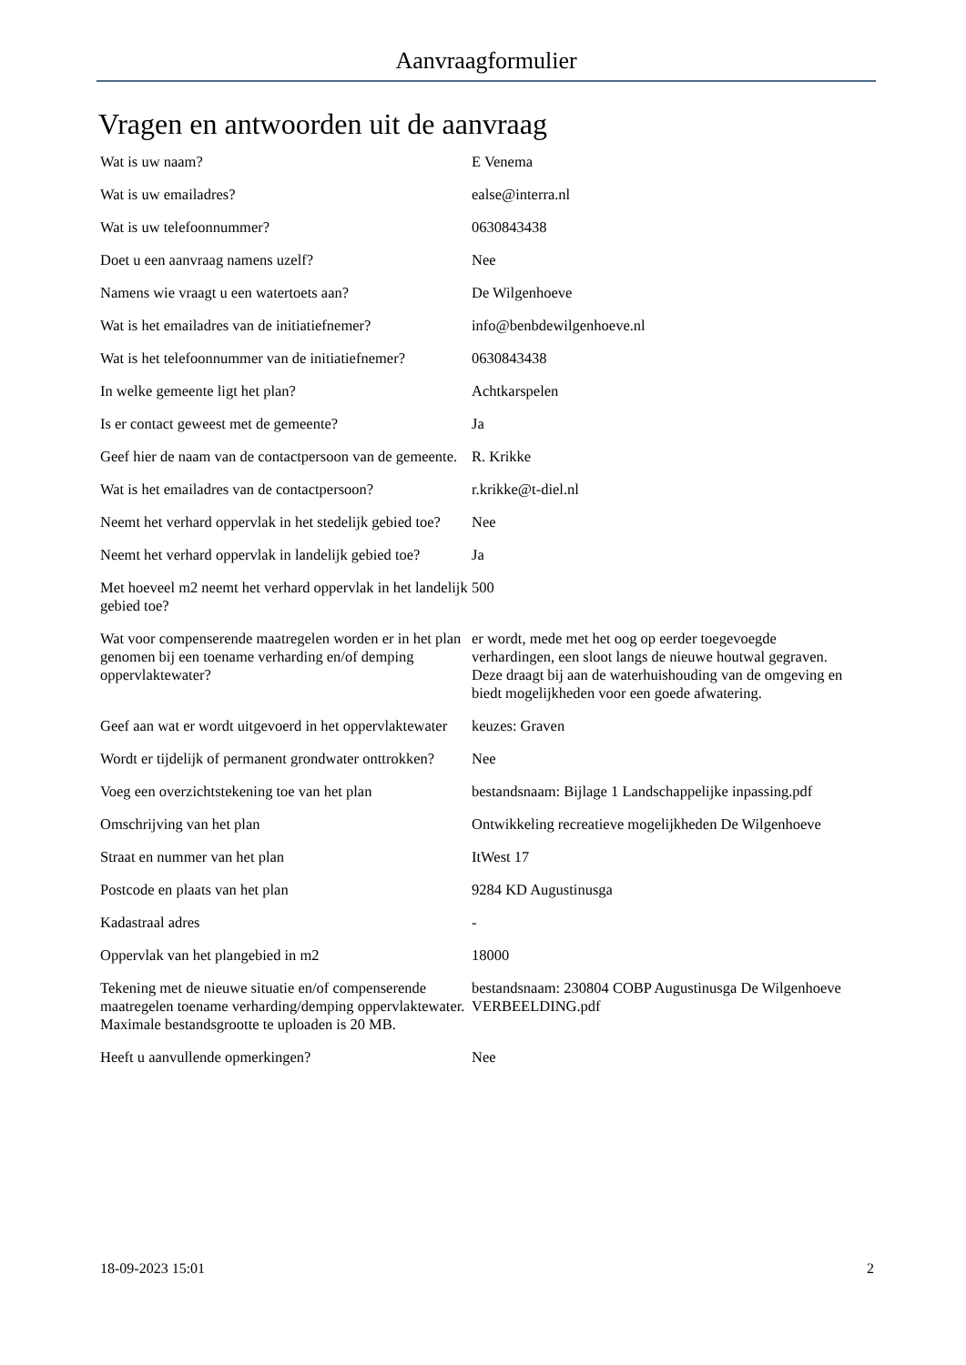Aanvraagformulier
Vragen en antwoorden uit de aanvraag
| Wat is uw naam? | E Venema |
| Wat is uw emailadres? | ealse@interra.nl |
| Wat is uw telefoonnummer? | 0630843438 |
| Doet u een aanvraag namens uzelf? | Nee |
| Namens wie vraagt u een watertoets aan? | De Wilgenhoeve |
| Wat is het emailadres van de initiatiefnemer? | info@benbdewilgenhoeve.nl |
| Wat is het telefoonnummer van de initiatiefnemer? | 0630843438 |
| In welke gemeente ligt het plan? | Achtkarspelen |
| Is er contact geweest met de gemeente? | Ja |
| Geef hier de naam van de contactpersoon van de gemeente. | R. Krikke |
| Wat is het emailadres van de contactpersoon? | r.krikke@t-diel.nl |
| Neemt het verhard oppervlak in het stedelijk gebied toe? | Nee |
| Neemt het verhard oppervlak in landelijk gebied toe? | Ja |
| Met hoeveel m2 neemt het verhard oppervlak in het landelijk gebied toe? | 500 |
| Wat voor compenserende maatregelen worden er in het plan genomen bij een toename verharding en/of demping oppervlaktewater? | er wordt, mede met het oog op eerder toegevoegde verhardingen, een sloot langs de nieuwe houtwal gegraven. Deze draagt bij aan de waterhuishouding van de omgeving en biedt mogelijkheden voor een goede afwatering. |
| Geef aan wat er wordt uitgevoerd in het oppervlaktewater | keuzes: Graven |
| Wordt er tijdelijk of permanent grondwater onttrokken? | Nee |
| Voeg een overzichtstekening toe van het plan | bestandsnaam: Bijlage 1 Landschappelijke inpassing.pdf |
| Omschrijving van het plan | Ontwikkeling recreatieve mogelijkheden De Wilgenhoeve |
| Straat en nummer van het plan | ItWest 17 |
| Postcode en plaats van het plan | 9284 KD Augustinusga |
| Kadastraal adres | - |
| Oppervlak van het plangebied in m2 | 18000 |
| Tekening met de nieuwe situatie en/of compenserende maatregelen toename verharding/demping oppervlaktewater. Maximale bestandsgrootte te uploaden is 20 MB. | bestandsnaam: 230804 COBP Augustinusga De Wilgenhoeve VERBEELDING.pdf |
| Heeft u aanvullende opmerkingen? | Nee |
18-09-2023 15:01 2